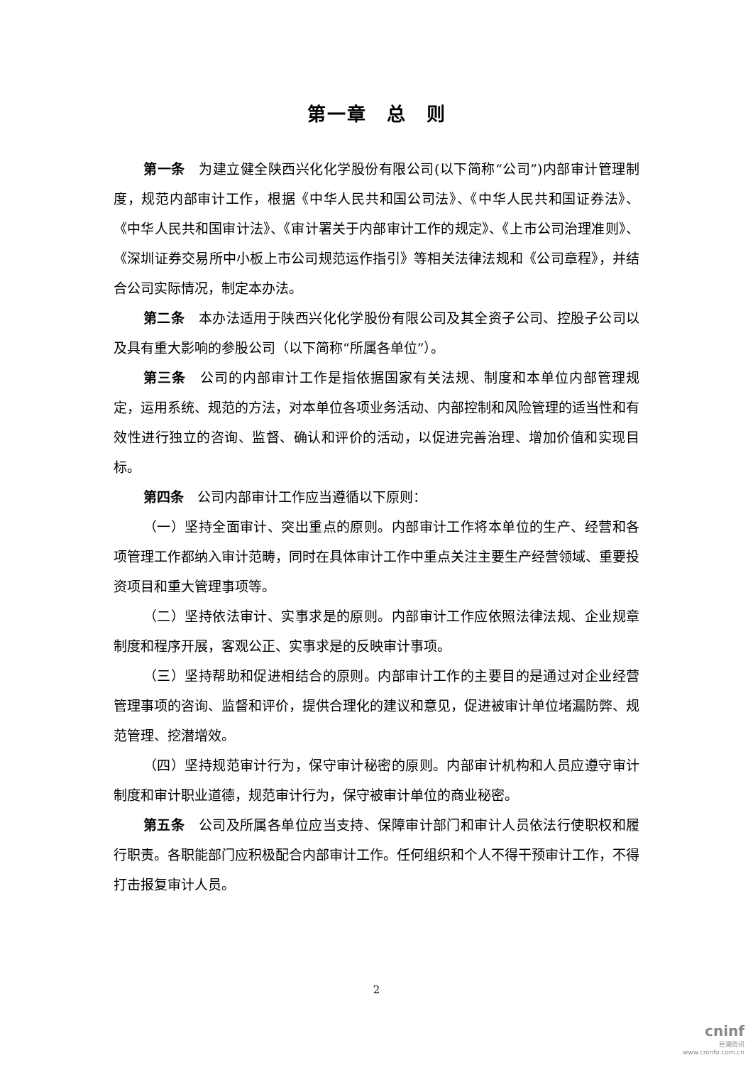第一章　总　则
第一条　为建立健全陕西兴化化学股份有限公司(以下简称“公司”)内部审计管理制度，规范内部审计工作，根据《中华人民共和国公司法》、《中华人民共和国证券法》、《中华人民共和国审计法》、《审计署关于内部审计工作的规定》、《上市公司治理准则》、《深圳证券交易所中小板上市公司规范运作指引》等相关法律法规和《公司章程》，并结合公司实际情况，制定本办法。
第二条　本办法适用于陕西兴化化学股份有限公司及其全资子公司、控股子公司以及具有重大影响的参股公司（以下简称“所属各单位”）。
第三条　公司的内部审计工作是指依据国家有关法规、制度和本单位内部管理规定，运用系统、规范的方法，对本单位各项业务活动、内部控制和风险管理的适当性和有效性进行独立的咨询、监督、确认和评价的活动，以促进完善治理、增加价值和实现目标。
第四条　公司内部审计工作应当遵循以下原则：
（一）坚持全面审计、突出重点的原则。内部审计工作将本单位的生产、经营和各项管理工作都纳入审计范畴，同时在具体审计工作中重点关注主要生产经营领域、重要投资项目和重大管理事项等。
（二）坚持依法审计、实事求是的原则。内部审计工作应依照法律法规、企业规章制度和程序开展，客观公正、实事求是的反映审计事项。
（三）坚持帮助和促进相结合的原则。内部审计工作的主要目的是通过对企业经营管理事项的咨询、监督和评价，提供合理化的建议和意见，促进被审计单位堵漏防弊、规范管理、挖潜增效。
（四）坚持规范审计行为，保守审计秘密的原则。内部审计机构和人员应遵守审计制度和审计职业道德，规范审计行为，保守被审计单位的商业秘密。
第五条　公司及所属各单位应当支持、保障审计部门和审计人员依法行使职权和履行职责。各职能部门应积极配合内部审计工作。任何组织和个人不得干预审计工作，不得打击报复审计人员。
2
cninf
巨潮资讯
www.cninfo.com.cn